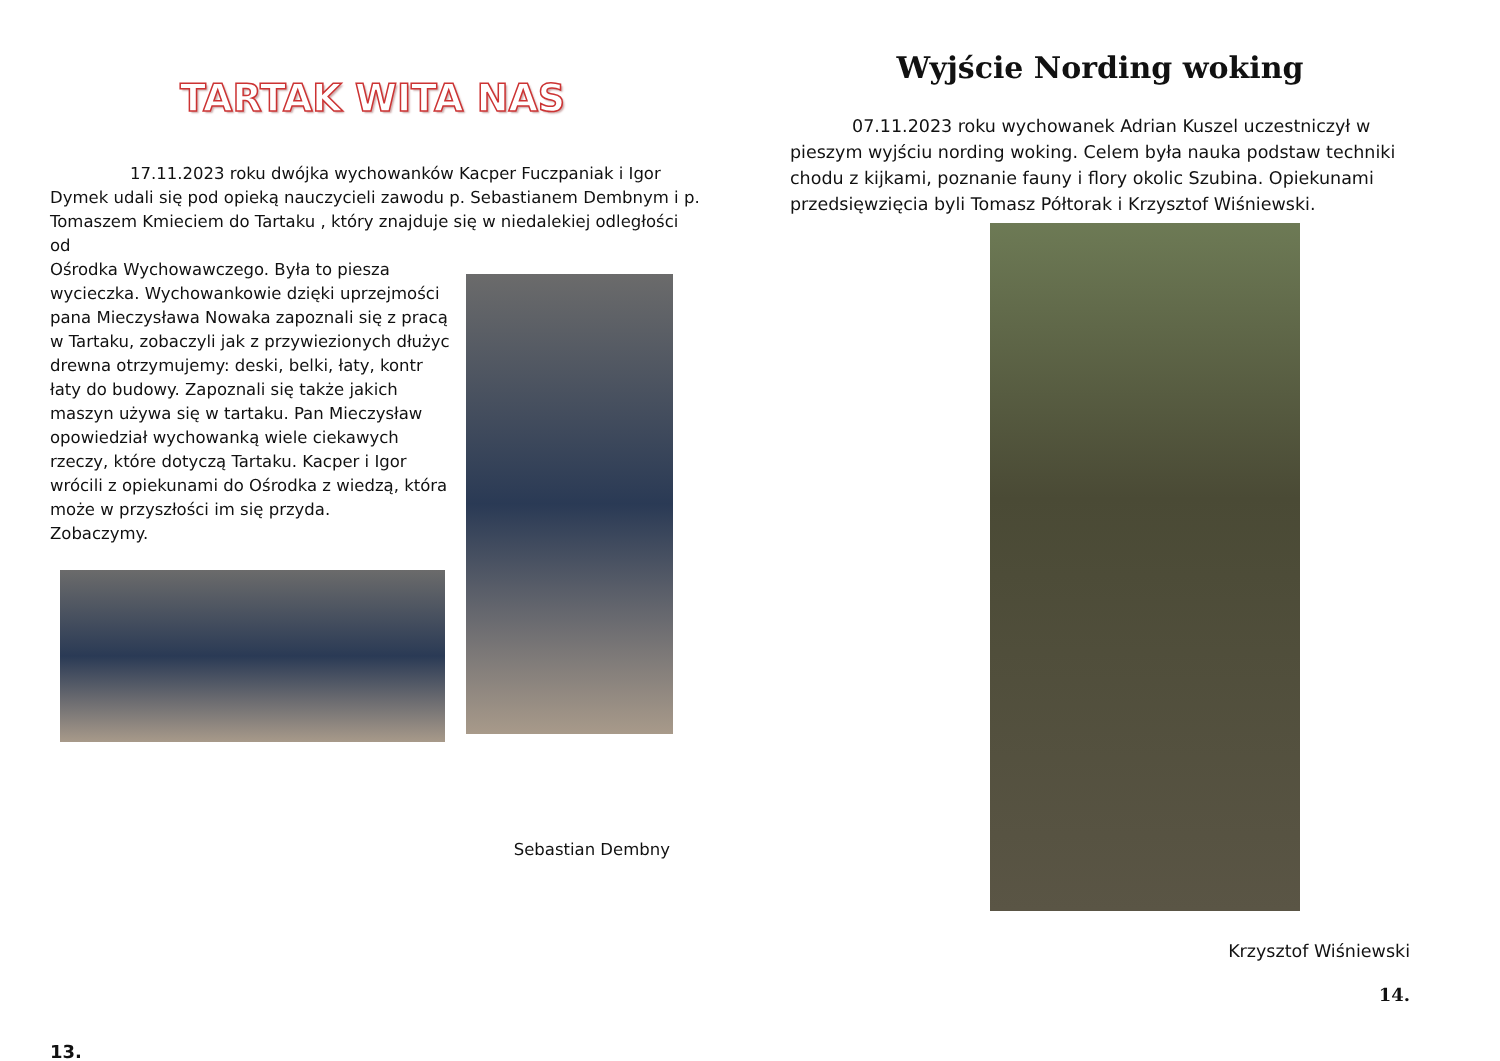TARTAK WITA NAS
17.11.2023 roku dwójka wychowanków Kacper Fuczpaniak i Igor Dymek udali się pod opieką nauczycieli zawodu p. Sebastianem Dembnym i p. Tomaszem Kmieciem do Tartaku , który znajduje się w niedalekiej odległości od
Ośrodka Wychowawczego. Była to piesza wycieczka. Wychowankowie dzięki uprzejmości pana Mieczysława Nowaka zapoznali się z pracą w Tartaku, zobaczyli jak z przywiezionych dłużyc drewna otrzymujemy: deski, belki, łaty, kontr łaty do budowy. Zapoznali się także jakich maszyn używa się w tartaku. Pan Mieczysław opowiedział wychowanką wiele ciekawych rzeczy, które dotyczą Tartaku. Kacper i Igor wrócili z opiekunami do Ośrodka z wiedzą, która może w przyszłości im się przyda.
Zobaczymy.
Sebastian Dembny
13.
Wyjście Nording woking
07.11.2023 roku wychowanek Adrian Kuszel uczestniczył w pieszym wyjściu nording woking. Celem była nauka podstaw techniki chodu z kijkami, poznanie fauny i flory okolic Szubina. Opiekunami przedsięwzięcia byli Tomasz Półtorak i Krzysztof Wiśniewski.
Krzysztof Wiśniewski
14.